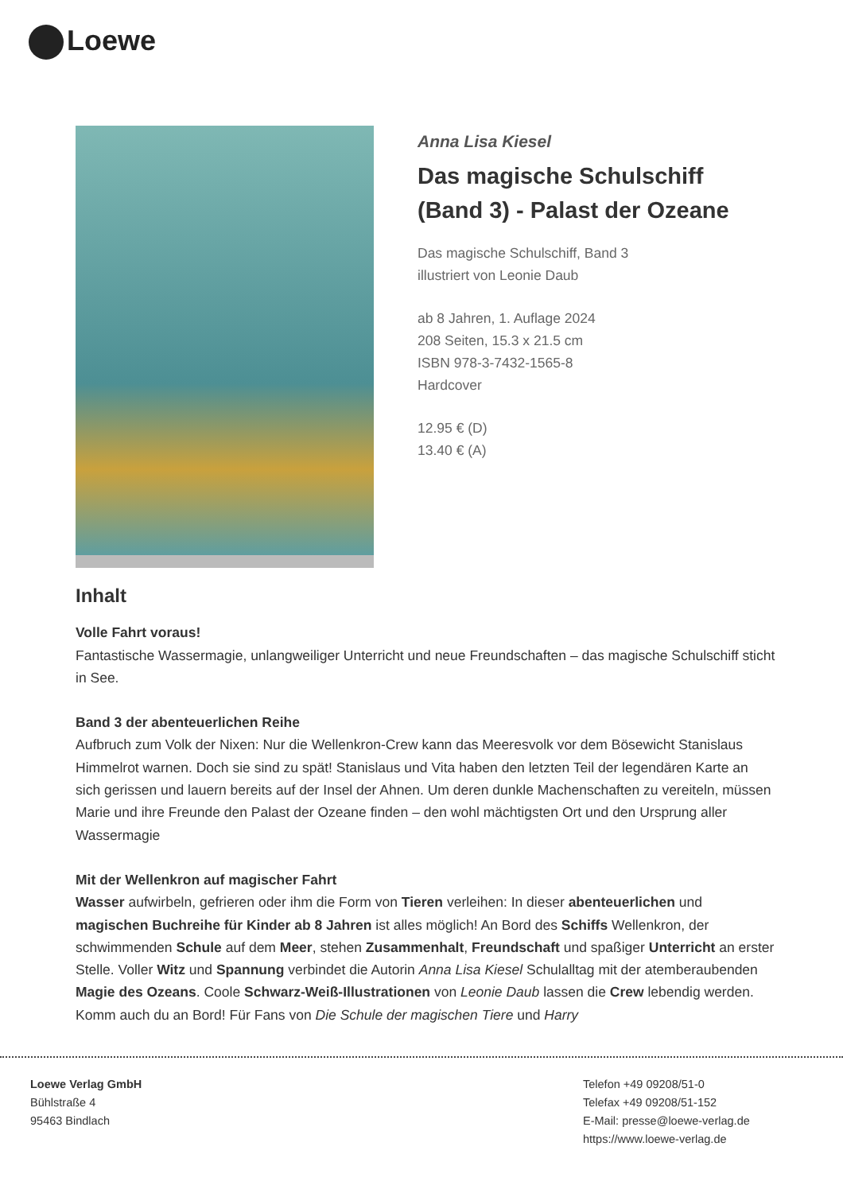Loewe
Anna Lisa Kiesel
Das magische Schulschiff (Band 3) - Palast der Ozeane
Das magische Schulschiff, Band 3
illustriert von Leonie Daub
ab 8 Jahren, 1. Auflage 2024
208 Seiten, 15.3 x 21.5 cm
ISBN 978-3-7432-1565-8
Hardcover
12.95 € (D)
13.40 € (A)
Inhalt
Volle Fahrt voraus!
Fantastische Wassermagie, unlangweiliger Unterricht und neue Freundschaften – das magische Schulschiff sticht in See.
Band 3 der abenteuerlichen Reihe
Aufbruch zum Volk der Nixen: Nur die Wellenkron-Crew kann das Meeresvolk vor dem Bösewicht Stanislaus Himmelrot warnen. Doch sie sind zu spät! Stanislaus und Vita haben den letzten Teil der legendären Karte an sich gerissen und lauern bereits auf der Insel der Ahnen. Um deren dunkle Machenschaften zu vereiteln, müssen Marie und ihre Freunde den Palast der Ozeane finden – den wohl mächtigsten Ort und den Ursprung aller Wassermagie
Mit der Wellenkron auf magischer Fahrt
Wasser aufwirbeln, gefrieren oder ihm die Form von Tieren verleihen: In dieser abenteuerlichen und magischen Buchreihe für Kinder ab 8 Jahren ist alles möglich! An Bord des Schiffs Wellenkron, der schwimmenden Schule auf dem Meer, stehen Zusammenhalt, Freundschaft und spaßiger Unterricht an erster Stelle. Voller Witz und Spannung verbindet die Autorin Anna Lisa Kiesel Schulalltag mit der atemberaubenden Magie des Ozeans. Coole Schwarz-Weiß-Illustrationen von Leonie Daub lassen die Crew lebendig werden. Komm auch du an Bord! Für Fans von Die Schule der magischen Tiere und Harry
Loewe Verlag GmbH
Bühlstraße 4
95463 Bindlach
Telefon +49 09208/51-0
Telefax +49 09208/51-152
E-Mail: presse@loewe-verlag.de
https://www.loewe-verlag.de